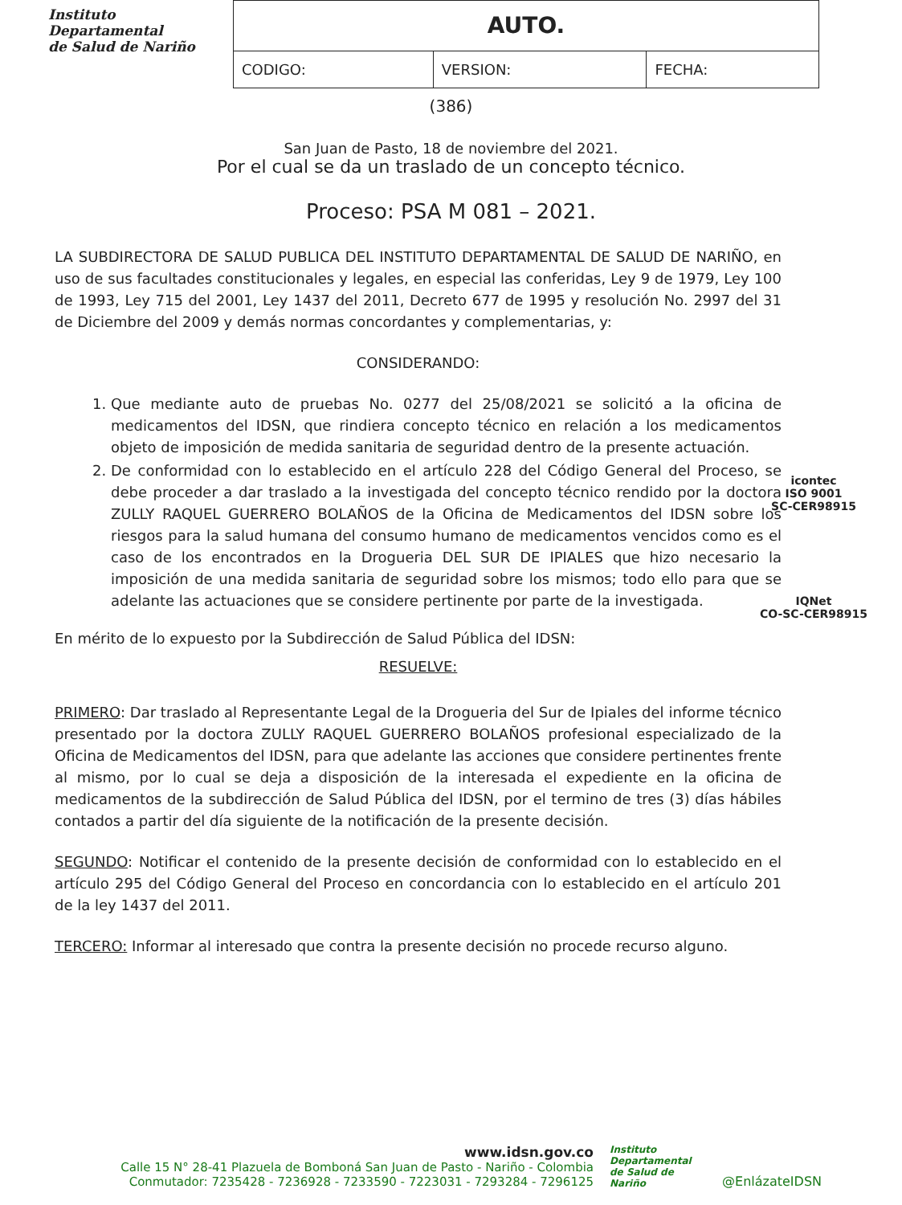Instituto
Departamental
de Salud de Nariño
| AUTO. | | |
| CODIGO: | VERSION: | FECHA: |
(386)
San Juan de Pasto, 18 de noviembre del 2021.
Por el cual se da un traslado de un concepto técnico.
Proceso: PSA M 081 – 2021.
LA SUBDIRECTORA DE SALUD PUBLICA DEL INSTITUTO DEPARTAMENTAL DE SALUD DE NARIÑO, en uso de sus facultades constitucionales y legales, en especial las conferidas, Ley 9 de 1979, Ley 100 de 1993, Ley 715 del 2001, Ley 1437 del 2011, Decreto 677 de 1995 y resolución No. 2997 del 31 de Diciembre del 2009 y demás normas concordantes y complementarias, y:
CONSIDERANDO:
1. Que mediante auto de pruebas No. 0277 del 25/08/2021 se solicitó a la oficina de medicamentos del IDSN, que rindiera concepto técnico en relación a los medicamentos objeto de imposición de medida sanitaria de seguridad dentro de la presente actuación.
2. De conformidad con lo establecido en el artículo 228 del Código General del Proceso, se debe proceder a dar traslado a la investigada del concepto técnico rendido por la doctora ZULLY RAQUEL GUERRERO BOLAÑOS de la Oficina de Medicamentos del IDSN sobre los riesgos para la salud humana del consumo humano de medicamentos vencidos como es el caso de los encontrados en la Drogueria DEL SUR DE IPIALES que hizo necesario la imposición de una medida sanitaria de seguridad sobre los mismos; todo ello para que se adelante las actuaciones que se considere pertinente por parte de la investigada.
En mérito de lo expuesto por la Subdirección de Salud Pública del IDSN:
RESUELVE:
PRIMERO: Dar traslado al Representante Legal de la Drogueria del Sur de Ipiales del informe técnico presentado por la doctora ZULLY RAQUEL GUERRERO BOLAÑOS profesional especializado de la Oficina de Medicamentos del IDSN, para que adelante las acciones que considere pertinentes frente al mismo, por lo cual se deja a disposición de la interesada el expediente en la oficina de medicamentos de la subdirección de Salud Pública del IDSN, por el termino de tres (3) días hábiles contados a partir del día siguiente de la notificación de la presente decisión.
SEGUNDO: Notificar el contenido de la presente decisión de conformidad con lo establecido en el artículo 295 del Código General del Proceso en concordancia con lo establecido en el artículo 201 de la ley 1437 del 2011.
TERCERO: Informar al interesado que contra la presente decisión no procede recurso alguno.
icontec
ISO 9001
SC-CER98915
IQNet
CO-SC-CER98915
www.idsn.gov.co
Calle 15 N° 28-41 Plazuela de Bomboná San Juan de Pasto - Nariño - Colombia
Conmutador: 7235428 - 7236928 - 7233590 - 7223031 - 7293284 - 7296125
Instituto Departamental de Salud de Nariño
@EnlázateIDSN